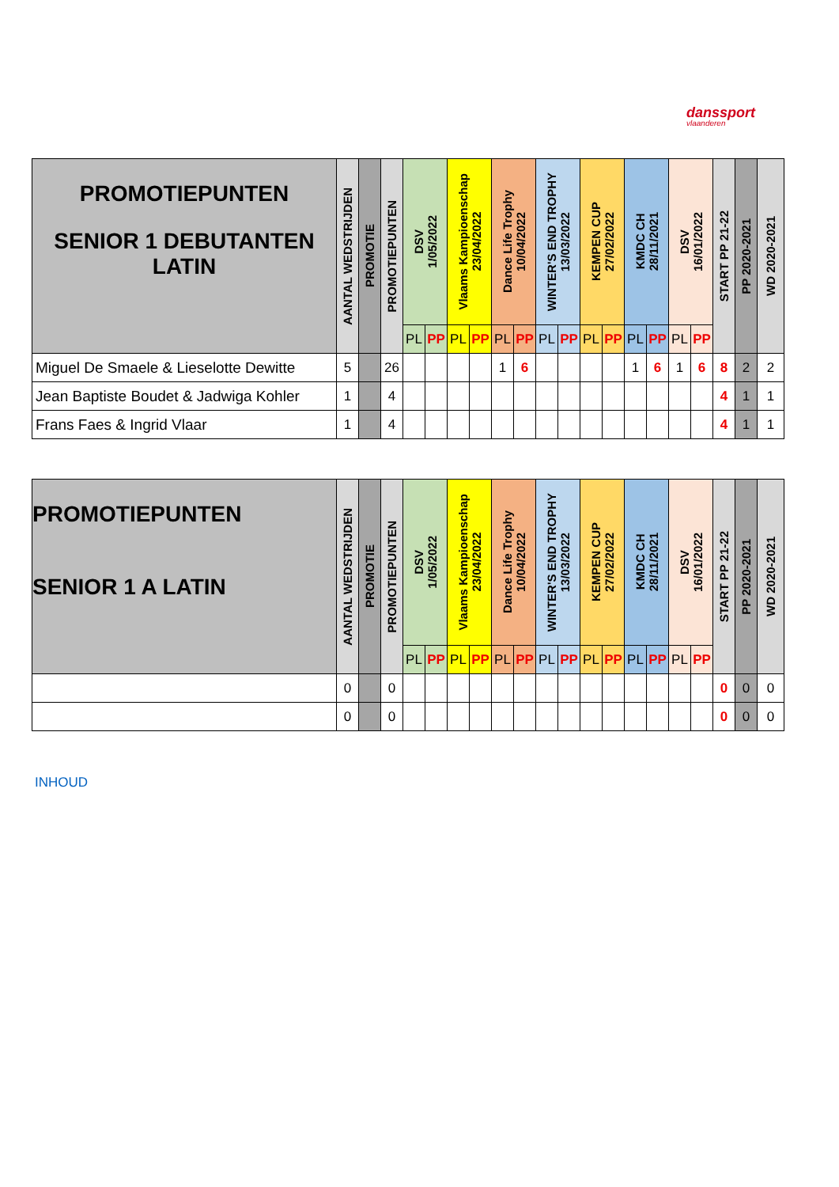danssport
vlaanderen
| PROMOTIEPUNTEN SENIOR 1 DEBUTANTEN LATIN | AANTAL WEDSTRIJDEN | PROMOTIE | PROMOTIEPUNTEN | DSV 1/05/2022 | | Vlaams Kampioenschap 23/04/2022 | | Dance Life Trophy 10/04/2022 | | WINTER'S END TROPHY 13/03/2022 | | KEMPEN CUP 27/02/2022 | | KMDC CH 28/11/2021 | | DSV 16/01/2022 | | START PP 21-22 | PP 2020-2021 | WD 2020-2021 |
| --- | --- | --- | --- | --- | --- | --- | --- | --- | --- | --- | --- | --- | --- | --- | --- | --- | --- | --- | --- | --- |
| | | | | PL | PP | PL | PP | PL | PP | PL | PP | PL | PP | PL | PP | PL | PP | | | |
| Miguel De Smaele & Lieselotte Dewitte | 5 | | 26 | | | | | 1 | 6 | | | | | 1 | 6 | 1 | 6 | 8 | 2 | 2 |
| Jean Baptiste Boudet & Jadwiga Kohler | 1 | | 4 | | | | | | | | | | | | | | | 4 | 1 | 1 |
| Frans Faes & Ingrid Vlaar | 1 | | 4 | | | | | | | | | | | | | | | 4 | 1 | 1 |
| PROMOTIEPUNTEN SENIOR 1 A LATIN | AANTAL WEDSTRIJDEN | PROMOTIE | PROMOTIEPUNTEN | DSV 1/05/2022 | | Vlaams Kampioenschap 23/04/2022 | | Dance Life Trophy 10/04/2022 | | WINTER'S END TROPHY 13/03/2022 | | KEMPEN CUP 27/02/2022 | | KMDC CH 28/11/2021 | | DSV 16/01/2022 | | START PP 21-22 | PP 2020-2021 | WD 2020-2021 |
| --- | --- | --- | --- | --- | --- | --- | --- | --- | --- | --- | --- | --- | --- | --- | --- | --- | --- | --- | --- | --- |
| | | | | PL | PP | PL | PP | PL | PP | PL | PP | PL | PP | PL | PP | PL | PP | | | |
| | 0 | | 0 | | | | | | | | | | | | | | | 0 | 0 | 0 |
| | 0 | | 0 | | | | | | | | | | | | | | | 0 | 0 | 0 |
INHOUD